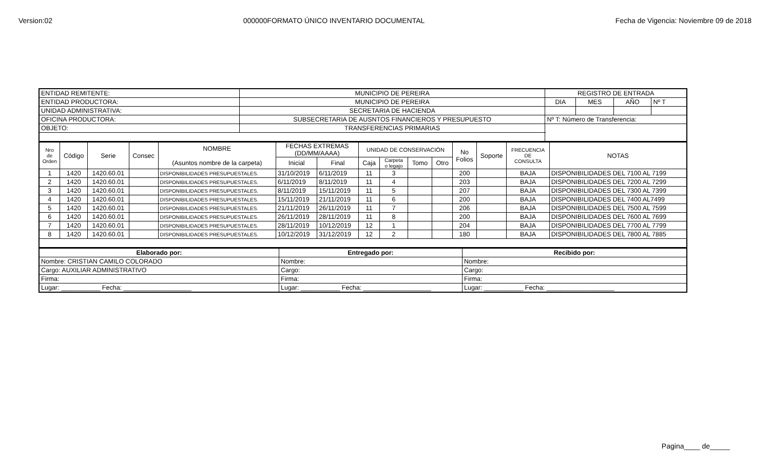Version:02 000000FORMATO ÚNICO INVENTARIO DOCUMENTAL Fecha de Vigencia: Noviembre 09 de 2018
| ENTIDAD REMITENTE: | MUNICIPIO DE PEREIRA | REGISTRO DE ENTRADA | | | |
| ENTIDAD PRODUCTORA: | MUNICIPIO DE PEREIRA | DIA | MES | AÑO | Nº T |
| UNIDAD ADMINISTRATIVA: | SECRETARIA DE HACIENDA | | | | |
| OFICINA PRODUCTORA: | SUBSECRETARIA DE AUSNTOS FINANCIEROS Y PRESUPUESTO | Nº T: Número de Transferencia: | | | |
| OBJETO: | TRANSFERENCIAS PRIMARIAS | | | | |
| Nro de Orden | Código | Serie | Consec | NOMBRE (Asuntos nombre de la carpeta) | FECHAS EXTREMAS (DD/MM/AAAA) | | UNIDAD DE CONSERVACIÓN | | | | No Folios | Soporte | FRECUENCIA DE CONSULTA | NOTAS |
| --- | --- | --- | --- | --- | --- | --- | --- | --- | --- | --- | --- | --- | --- | --- |
| | | | | | Inicial | Final | Caja | Carpeta o legajo | Tomo | Otro | | | | |
| 1 | 1420 | 1420.60.01 | | DISPONIBILIDADES PRESUPUESTALES. | 31/10/2019 | 6/11/2019 | 11 | 3 | | | 200 | | BAJA | DISPONIBILIDADES DEL 7100 AL 7199 |
| 2 | 1420 | 1420.60.01 | | DISPONIBILIDADES PRESUPUESTALES. | 6/11/2019 | 8/11/2019 | 11 | 4 | | | 203 | | BAJA | DISPONIBILIDADES DEL 7200 AL 7299 |
| 3 | 1420 | 1420.60.01 | | DISPONIBILIDADES PRESUPUESTALES. | 8/11/2019 | 15/11/2019 | 11 | 5 | | | 207 | | BAJA | DISPONIBILIDADES DEL 7300 AL 7399 |
| 4 | 1420 | 1420.60.01 | | DISPONIBILIDADES PRESUPUESTALES. | 15/11/2019 | 21/11/2019 | 11 | 6 | | | 200 | | BAJA | DISPONIBILIDADES DEL 7400 AL7499 |
| 5 | 1420 | 1420.60.01 | | DISPONIBILIDADES PRESUPUESTALES. | 21/11/2019 | 26/11/2019 | 11 | 7 | | | 206 | | BAJA | DISPONIBILIDADES DEL 7500 AL 7599 |
| 6 | 1420 | 1420.60.01 | | DISPONIBILIDADES PRESUPUESTALES. | 26/11/2019 | 28/11/2019 | 11 | 8 | | | 200 | | BAJA | DISPONIBILIDADES DEL 7600 AL 7699 |
| 7 | 1420 | 1420.60.01 | | DISPONIBILIDADES PRESUPUESTALES. | 28/11/2019 | 10/12/2019 | 12 | 1 | | | 204 | | BAJA | DISPONIBILIDADES DEL 7700 AL 7799 |
| 8 | 1420 | 1420.60.01 | | DISPONIBILIDADES PRESUPUESTALES. | 10/12/2019 | 31/12/2019 | 12 | 2 | | | 180 | | BAJA | DISPONIBILIDADES DEL 7800 AL 7885 |
| Elaborado por: | Entregado por: | Recibido por: |
| --- | --- | --- |
| Nombre: CRISTIAN CAMILO COLORADO | Nombre: | Nombre: |
| Cargo: AUXILIAR ADMINISTRATIVO | Cargo: | Cargo: |
| Firma: | Firma: | Firma: |
| Lugar: ___________ Fecha: ___________________ | Lugar: ___________ Fecha: ___________________ | Lugar: ___________ Fecha: ___________________ |
Pagina____ de_____